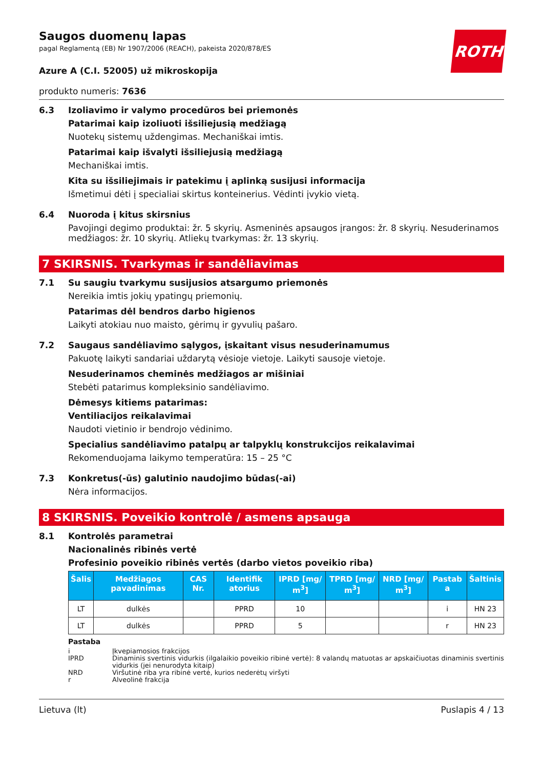ROTH
Saugos duomenų lapas
pagal Reglamentą (EB) Nr 1907/2006 (REACH), pakeista 2020/878/ES
Azure A (C.I. 52005) už mikroskopija
produkto numeris: 7636
6.3 Izoliavimo ir valymo procedūros bei priemonės
Patarimai kaip izoliuoti išsiliejusią medžiagą
Nuotekų sistemų uždengimas. Mechaniškai imtis.
Patarimai kaip išvalyti išsiliejusią medžiagą
Mechaniškai imtis.
Kita su išsiliejimais ir patekimu į aplinką susijusi informacija
Išmetimui dėti į specialiai skirtus konteinerius. Vėdinti įvykio vietą.
6.4 Nuoroda į kitus skirsnius
Pavojingi degimo produktai: žr. 5 skyrių. Asmeninės apsaugos įrangos: žr. 8 skyrių. Nesuderinamos medžiagos: žr. 10 skyrių. Atliekų tvarkymas: žr. 13 skyrių.
7 SKIRSNIS. Tvarkymas ir sandėliavimas
7.1 Su saugiu tvarkymu susijusios atsargumo priemonės
Nereikia imtis jokių ypatingų priemonių.
Patarimas dėl bendros darbo higienos
Laikyti atokiau nuo maisto, gėrimų ir gyvulių pašaro.
7.2 Saugaus sandėliavimo sąlygos, įskaitant visus nesuderinamumus
Pakuotę laikyti sandariai uždarytą vėsioje vietoje. Laikyti sausoje vietoje.
Nesuderinamos cheminės medžiagos ar mišiniai
Stebėti patarimus kompleksinio sandėliavimo.
Dėmesys kitiems patarimas:
Ventiliacijos reikalavimai
Naudoti vietinio ir bendrojo vėdinimo.
Specialius sandėliavimo patalpų ar talpyklų konstrukcijos reikalavimai
Rekomenduojama laikymo temperatūra: 15 – 25 °C
7.3 Konkretus(-ūs) galutinio naudojimo būdas(-ai)
Nėra informacijos.
8 SKIRSNIS. Poveikio kontrolė / asmens apsauga
8.1 Kontrolės parametrai
Nacionalinės ribinės vertė
Profesinio poveikio ribinės vertės (darbo vietos poveikio riba)
| Šalis | Medžiagos pavadinimas | CAS Nr. | Identifik atorius | IPRD [mg/ m<sup>3</sup>] | TPRD [mg/ m<sup>3</sup>] | NRD [mg/ m<sup>3</sup>] | Pastab a | Šaltinis |
| --- | --- | --- | --- | --- | --- | --- | --- | --- |
| LT | dulkės | | PPRD | 10 | | | i | HN 23 |
| LT | dulkės | | PPRD | 5 | | | r | HN 23 |
Pastaba
i Įkvepiamosios frakcijos
IPRD Dinaminis svertinis vidurkis (ilgalaikio poveikio ribinė vertė): 8 valandų matuotas ar apskaičiuotas dinaminis svertinis vidurkis (jei nenurodyta kitaip)
NRD Viršutinė riba yra ribinė vertė, kurios nederėtų viršyti
r Alveolinė frakcija
Lietuva (lt) Puslapis 4 / 13